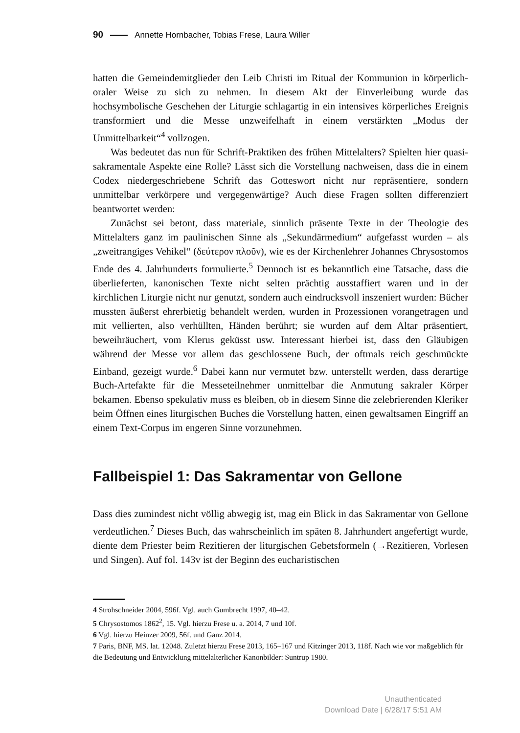90 Annette Hornbacher, Tobias Frese, Laura Willer
hatten die Gemeindemitglieder den Leib Christi im Ritual der Kommunion in körperlich-oraler Weise zu sich zu nehmen. In diesem Akt der Einverleibung wurde das hochsymbolische Geschehen der Liturgie schlagartig in ein intensives körperliches Ereignis transformiert und die Messe unzweifelhaft in einem verstärkten „Modus der Unmittelbarkeit“<sup>4</sup> vollzogen.
Was bedeutet das nun für Schrift-Praktiken des frühen Mittelalters? Spielten hier quasi-sakramentale Aspekte eine Rolle? Lässt sich die Vorstellung nachweisen, dass die in einem Codex niedergeschriebene Schrift das Gotteswort nicht nur repräsentiere, sondern unmittelbar verkörpere und vergegenwärtige? Auch diese Fragen sollten differenziert beantwortet werden:
Zunächst sei betont, dass materiale, sinnlich präsente Texte in der Theologie des Mittelalters ganz im paulinischen Sinne als „Sekundärmedium“ aufgefasst wurden – als „zweitrangiges Vehikel“ (δεύτερον πλοῦν), wie es der Kirchenlehrer Johannes Chrysostomos Ende des 4. Jahrhunderts formulierte.<sup>5</sup> Dennoch ist es bekanntlich eine Tatsache, dass die überlieferten, kanonischen Texte nicht selten prächtig ausstaffiert waren und in der kirchlichen Liturgie nicht nur genutzt, sondern auch eindrucksvoll inszeniert wurden: Bücher mussten äußerst ehrerbietig behandelt werden, wurden in Prozessionen vorangetragen und mit vellierten, also verhüllten, Händen berührt; sie wurden auf dem Altar präsentiert, beweihräuchert, vom Klerus geküsst usw. Interessant hierbei ist, dass den Gläubigen während der Messe vor allem das geschlossene Buch, der oftmals reich geschmückte Einband, gezeigt wurde.<sup>6</sup> Dabei kann nur vermutet bzw. unterstellt werden, dass derartige Buch-Artefakte für die Messeteilnehmer unmittelbar die Anmutung sakraler Körper bekamen. Ebenso spekulativ muss es bleiben, ob in diesem Sinne die zelebrierenden Kleriker beim Öffnen eines liturgischen Buches die Vorstellung hatten, einen gewaltsamen Eingriff an einem Text-Corpus im engeren Sinne vorzunehmen.
Fallbeispiel 1: Das Sakramentar von Gellone
Dass dies zumindest nicht völlig abwegig ist, mag ein Blick in das Sakramentar von Gellone verdeutlichen.<sup>7</sup> Dieses Buch, das wahrscheinlich im späten 8. Jahrhundert angefertigt wurde, diente dem Priester beim Rezitieren der liturgischen Gebetsformeln (→Rezitieren, Vorlesen und Singen). Auf fol. 143v ist der Beginn des eucharistischen
4 Strohschneider 2004, 596f. Vgl. auch Gumbrecht 1997, 40–42.
5 Chrysostomos 1862<sup>2</sup>, 15. Vgl. hierzu Frese u. a. 2014, 7 und 10f.
6 Vgl. hierzu Heinzer 2009, 56f. und Ganz 2014.
7 Paris, BNF, MS. lat. 12048. Zuletzt hierzu Frese 2013, 165–167 und Kitzinger 2013, 118f. Nach wie vor maßgeblich für die Bedeutung und Entwicklung mittelalterlicher Kanonbilder: Suntrup 1980.
Unauthenticated
Download Date | 6/28/17 5:51 AM